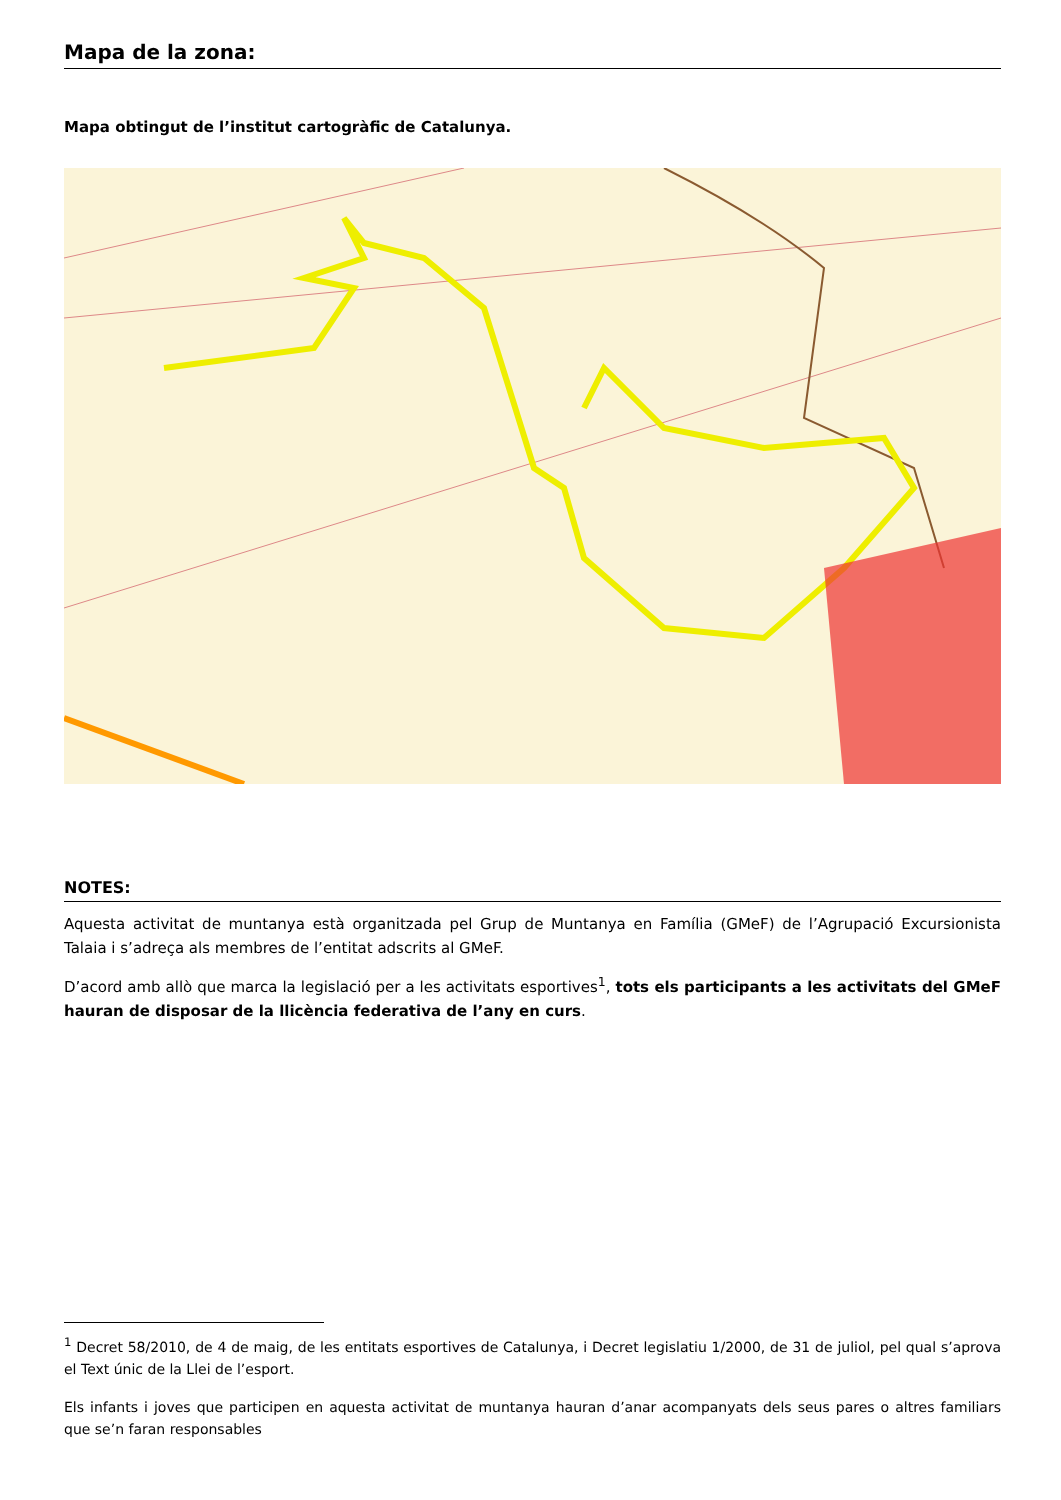Mapa de la zona:
Mapa obtingut de l’institut cartogràfic de Catalunya.
NOTES:
Aquesta activitat de muntanya està organitzada pel Grup de Muntanya en Família (GMeF) de l’Agrupació Excursionista Talaia i s’adreça als membres de l’entitat adscrits al GMeF.
D’acord amb allò que marca la legislació per a les activitats esportives<sup>1</sup>, tots els participants a les activitats del GMeF hauran de disposar de la llicència federativa de l’any en curs.
<sup>1</sup> Decret 58/2010, de 4 de maig, de les entitats esportives de Catalunya, i Decret legislatiu 1/2000, de 31 de juliol, pel qual s’aprova el Text únic de la Llei de l’esport.
Els infants i joves que participen en aquesta activitat de muntanya hauran d’anar acompanyats dels seus pares o altres familiars que se’n faran responsables